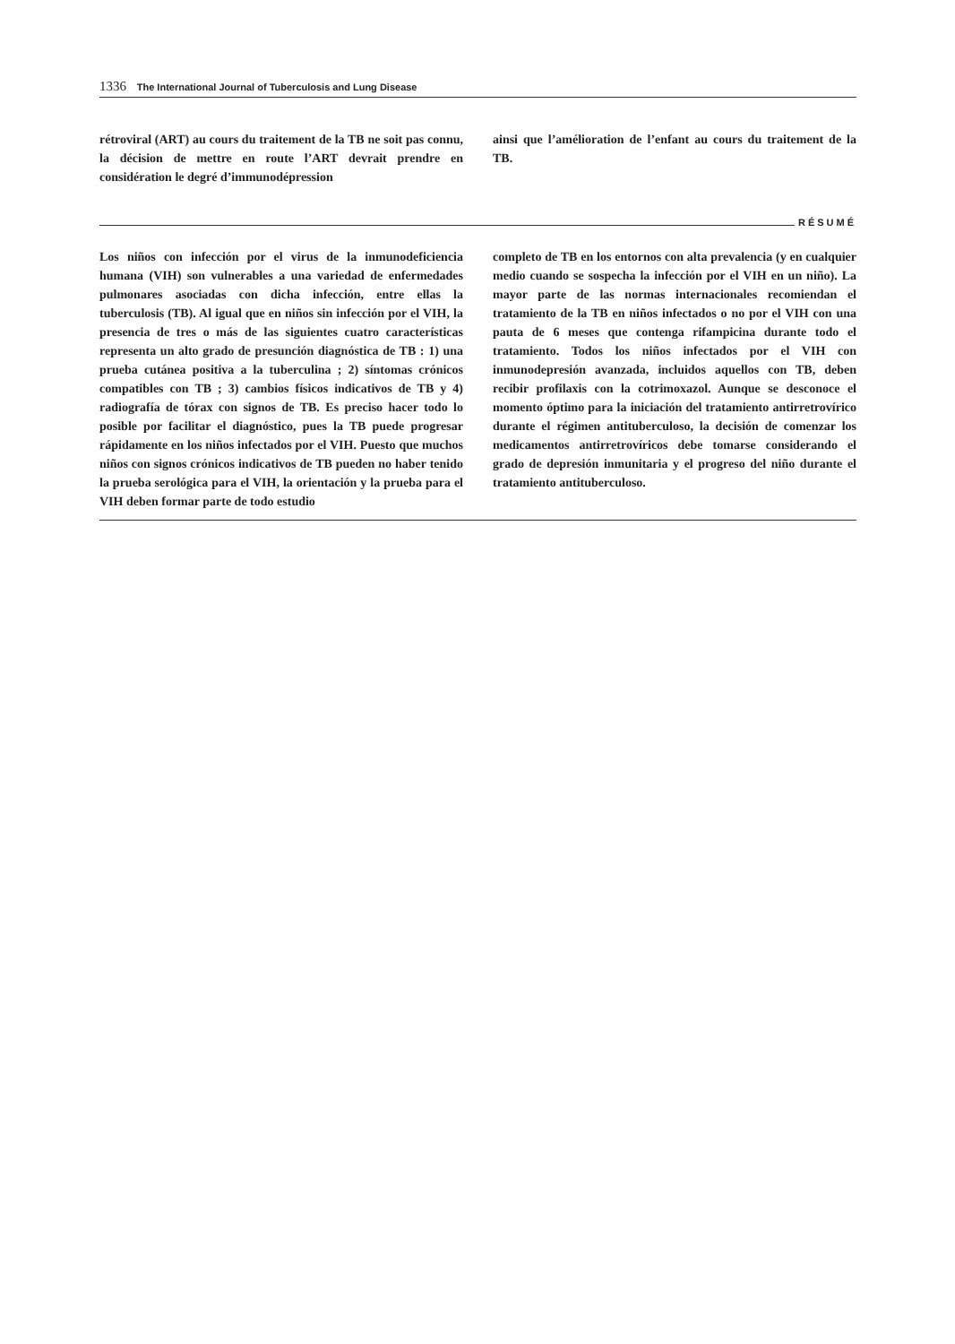1336 The International Journal of Tuberculosis and Lung Disease
rétroviral (ART) au cours du traitement de la TB ne soit pas connu, la décision de mettre en route l’ART devrait prendre en considération le degré d’immunodépression
ainsi que l’amélioration de l’enfant au cours du traitement de la TB.
RÉSUMÉ
Los niños con infección por el virus de la inmunodeficiencia humana (VIH) son vulnerables a una variedad de enfermedades pulmonares asociadas con dicha infección, entre ellas la tuberculosis (TB). Al igual que en niños sin infección por el VIH, la presencia de tres o más de las siguientes cuatro características representa un alto grado de presunción diagnóstica de TB : 1) una prueba cutánea positiva a la tuberculina ; 2) síntomas crónicos compatibles con TB ; 3) cambios físicos indicativos de TB y 4) radiografía de tórax con signos de TB. Es preciso hacer todo lo posible por facilitar el diagnóstico, pues la TB puede progresar rápidamente en los niños infectados por el VIH. Puesto que muchos niños con signos crónicos indicativos de TB pueden no haber tenido la prueba serológica para el VIH, la orientación y la prueba para el VIH deben formar parte de todo estudio
completo de TB en los entornos con alta prevalencia (y en cualquier medio cuando se sospecha la infección por el VIH en un niño). La mayor parte de las normas internacionales recomiendan el tratamiento de la TB en niños infectados o no por el VIH con una pauta de 6 meses que contenga rifampicina durante todo el tratamiento. Todos los niños infectados por el VIH con inmunodepresión avanzada, incluidos aquellos con TB, deben recibir profilaxis con la cotrimoxazol. Aunque se desconoce el momento óptimo para la iniciación del tratamiento antirretrovírico durante el régimen antituberculoso, la decisión de comenzar los medicamentos antirretrovíricos debe tomarse considerando el grado de depresión inmunitaria y el progreso del niño durante el tratamiento antituberculoso.